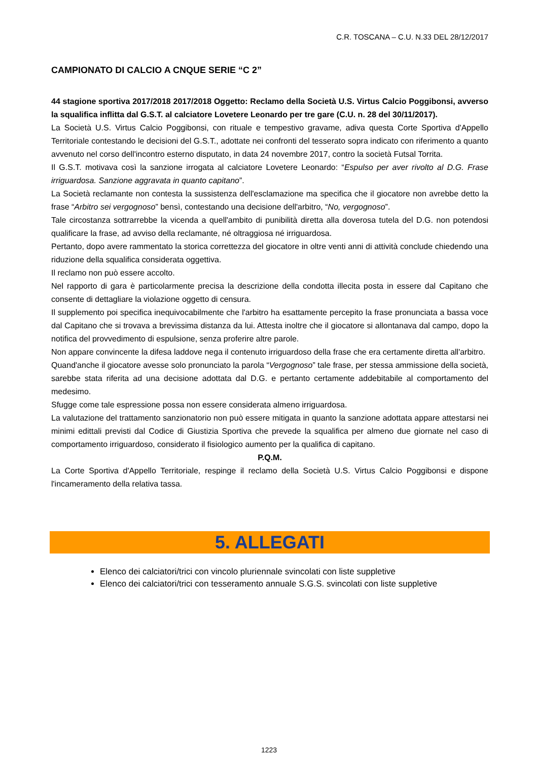C.R. TOSCANA – C.U. N.33 DEL 28/12/2017
CAMPIONATO DI CALCIO A CNQUE SERIE “C 2”
44 stagione sportiva 2017/2018 2017/2018 Oggetto: Reclamo della Società U.S. Virtus Calcio Poggibonsi, avverso la squalifica inflitta dal G.S.T. al calciatore Lovetere Leonardo per tre gare (C.U. n. 28 del 30/11/2017).
La Società U.S. Virtus Calcio Poggibonsi, con rituale e tempestivo gravame, adiva questa Corte Sportiva d'Appello Territoriale contestando le decisioni del G.S.T., adottate nei confronti del tesserato sopra indicato con riferimento a quanto avvenuto nel corso dell'incontro esterno disputato, in data 24 novembre 2017, contro la società Futsal Torrita.
Il G.S.T. motivava così la sanzione irrogata al calciatore Lovetere Leonardo: “Espulso per aver rivolto al D.G. Frase irriguardosa. Sanzione aggravata in quanto capitano”.
La Società reclamante non contesta la sussistenza dell'esclamazione ma specifica che il giocatore non avrebbe detto la frase “Arbitro sei vergognoso” bensì, contestando una decisione dell'arbitro, “No, vergognoso”.
Tale circostanza sottrarrebbe la vicenda a quell'ambito di punibilità diretta alla doverosa tutela del D.G. non potendosi qualificare la frase, ad avviso della reclamante, né oltraggiosa né irriguardosa.
Pertanto, dopo avere rammentato la storica correttezza del giocatore in oltre venti anni di attività conclude chiedendo una riduzione della squalifica considerata oggettiva.
Il reclamo non può essere accolto.
Nel rapporto di gara è particolarmente precisa la descrizione della condotta illecita posta in essere dal Capitano che consente di dettagliare la violazione oggetto di censura.
Il supplemento poi specifica inequivocabilmente che l'arbitro ha esattamente percepito la frase pronunciata a bassa voce dal Capitano che si trovava a brevissima distanza da lui. Attesta inoltre che il giocatore si allontanava dal campo, dopo la notifica del provvedimento di espulsione, senza proferire altre parole.
Non appare convincente la difesa laddove nega il contenuto irriguardoso della frase che era certamente diretta all'arbitro.
Quand'anche il giocatore avesse solo pronunciato la parola “Vergognoso” tale frase, per stessa ammissione della società, sarebbe stata riferita ad una decisione adottata dal D.G. e pertanto certamente addebitabile al comportamento del medesimo.
Sfugge come tale espressione possa non essere considerata almeno irriguardosa.
La valutazione del trattamento sanzionatorio non può essere mitigata in quanto la sanzione adottata appare attestarsi nei minimi edittali previsti dal Codice di Giustizia Sportiva che prevede la squalifica per almeno due giornate nel caso di comportamento irriguardoso, considerato il fisiologico aumento per la qualifica di capitano.
P.Q.M.
La Corte Sportiva d'Appello Territoriale, respinge il reclamo della Società U.S. Virtus Calcio Poggibonsi e dispone l'incameramento della relativa tassa.
5. ALLEGATI
Elenco dei calciatori/trici con vincolo pluriennale svincolati con liste suppletive
Elenco dei calciatori/trici con tesseramento annuale S.G.S. svincolati con liste suppletive
1223